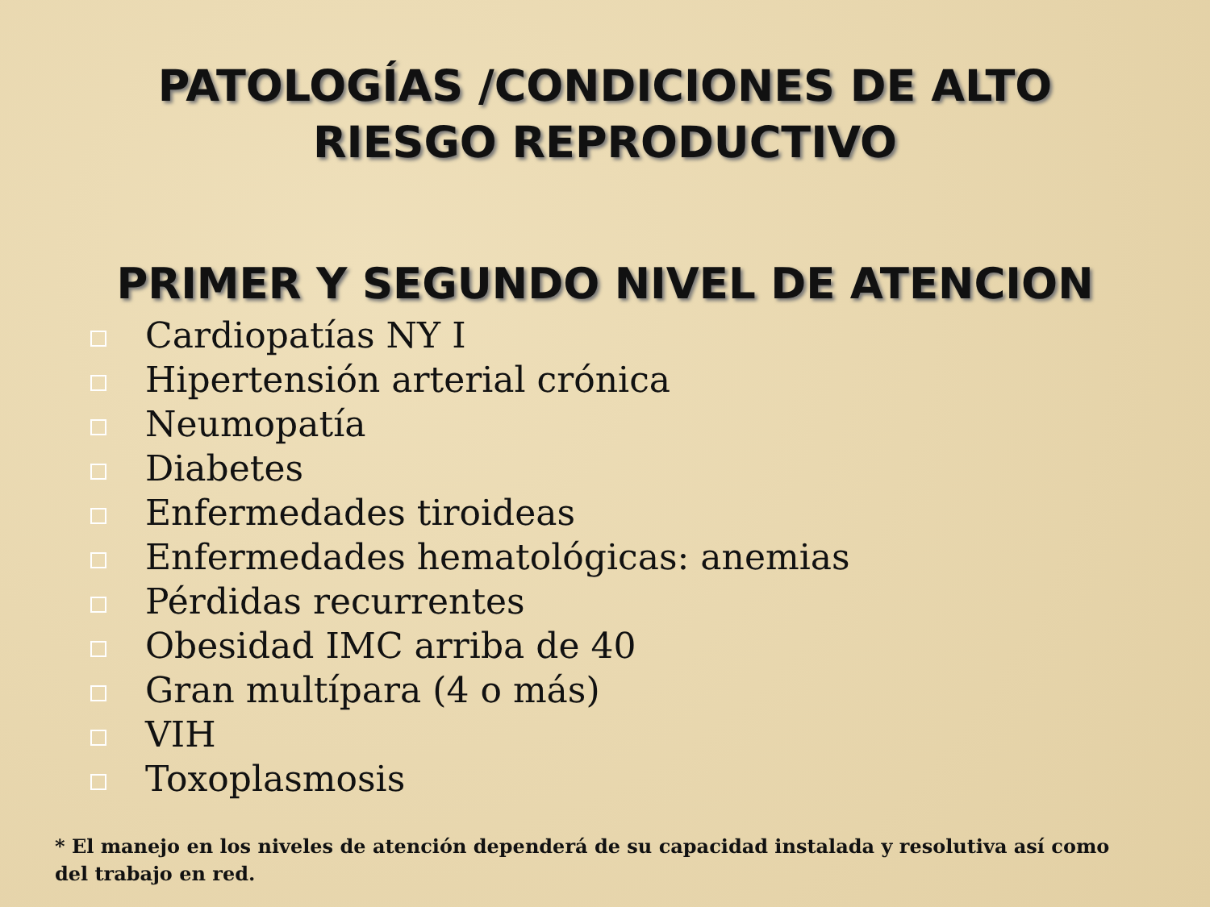PATOLOGÍAS /CONDICIONES DE ALTO
RIESGO REPRODUCTIVO
PRIMER Y SEGUNDO NIVEL DE ATENCION
Cardiopatías NY I
Hipertensión arterial crónica
Neumopatía
Diabetes
Enfermedades tiroideas
Enfermedades hematológicas: anemias
Pérdidas recurrentes
Obesidad IMC arriba de 40
Gran multípara (4 o más)
VIH
Toxoplasmosis
* El manejo en los niveles de atención dependerá de su capacidad instalada y resolutiva así como del trabajo en red.